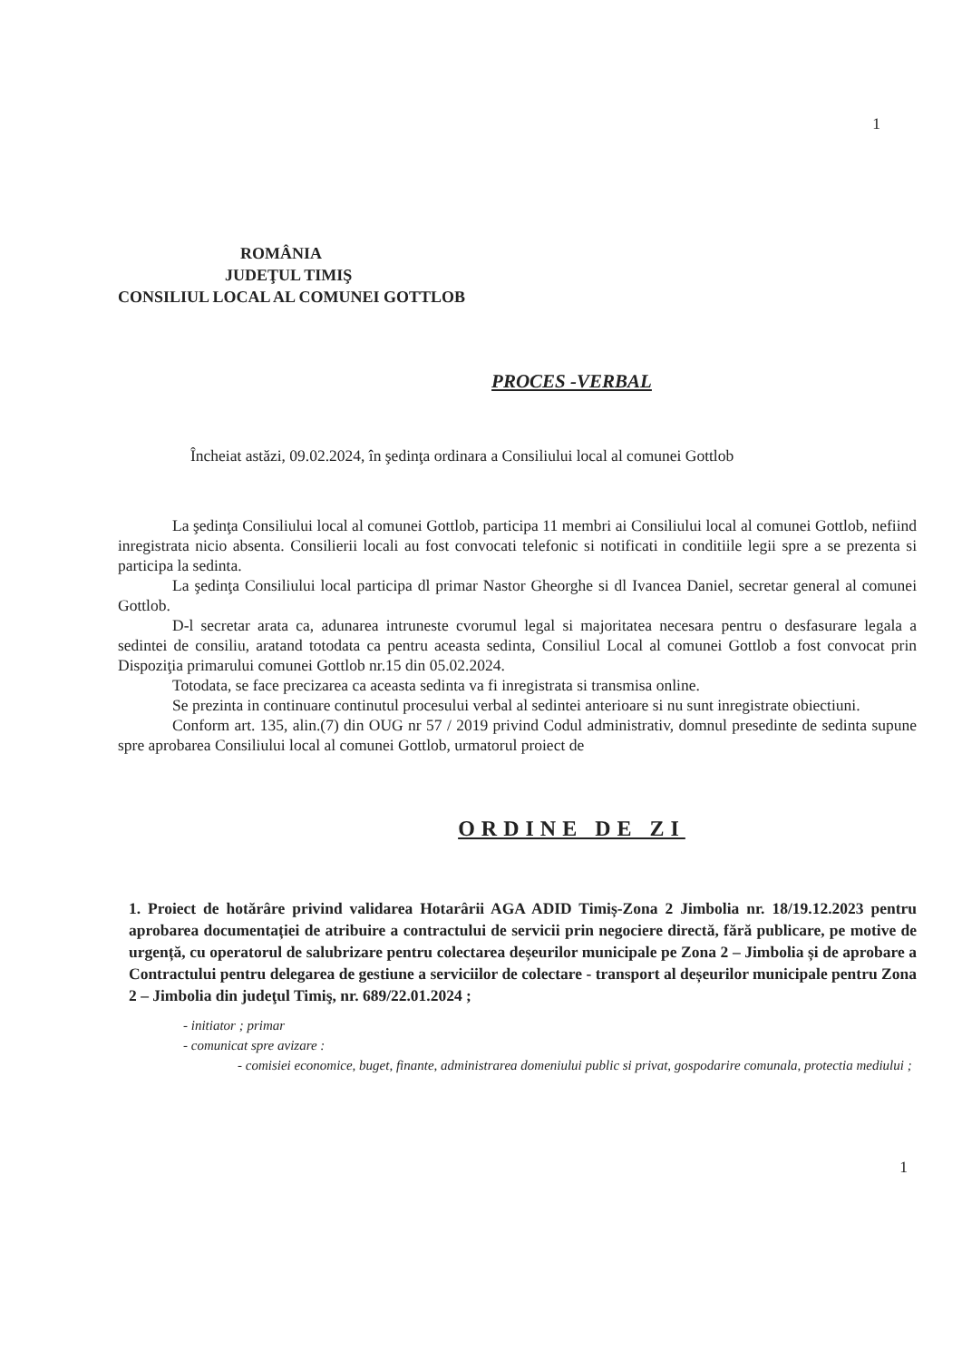1
ROMÂNIA
JUDEŢUL TIMIŞ
CONSILIUL LOCAL AL COMUNEI GOTTLOB
PROCES -VERBAL
Încheiat astăzi, 09.02.2024, în şedinţa ordinara a Consiliului local al comunei Gottlob
La şedinţa Consiliului local al comunei Gottlob, participa 11 membri ai Consiliului local al comunei Gottlob, nefiind inregistrata nicio absenta. Consilierii locali au fost convocati telefonic si notificati in conditiile legii spre a se prezenta si participa la sedinta.
La şedinţa Consiliului local participa dl primar Nastor Gheorghe si dl Ivancea Daniel, secretar general al comunei Gottlob.
D-l secretar arata ca, adunarea intruneste cvorumul legal si majoritatea necesara pentru o desfasurare legala a sedintei de consiliu, aratand totodata ca pentru aceasta sedinta, Consiliul Local al comunei Gottlob a fost convocat prin Dispoziţia primarului comunei Gottlob nr.15 din 05.02.2024.
Totodata, se face precizarea ca aceasta sedinta va fi inregistrata si transmisa online.
Se prezinta in continuare continutul procesului verbal al sedintei anterioare si nu sunt inregistrate obiectiuni.
Conform art. 135, alin.(7) din OUG nr 57 / 2019 privind Codul administrativ, domnul presedinte de sedinta supune spre aprobarea Consiliului local al comunei Gottlob, urmatorul proiect de
ORDINE DE ZI
1. Proiect de hotărâre privind validarea Hotarârii AGA ADID Timiș-Zona 2 Jimbolia nr. 18/19.12.2023 pentru aprobarea documentației de atribuire a contractului de servicii prin negociere directă, fără publicare, pe motive de urgență, cu operatorul de salubrizare pentru colectarea deșeurilor municipale pe Zona 2 – Jimbolia și de aprobare a Contractului pentru delegarea de gestiune a serviciilor de colectare - transport al deșeurilor municipale pentru Zona 2 – Jimbolia din judeţul Timiş, nr. 689/22.01.2024 ;
- initiator ; primar
- comunicat spre avizare :
- comisiei economice, buget, finante, administrarea domeniului public si privat, gospodarire comunala, protectia mediului ;
1